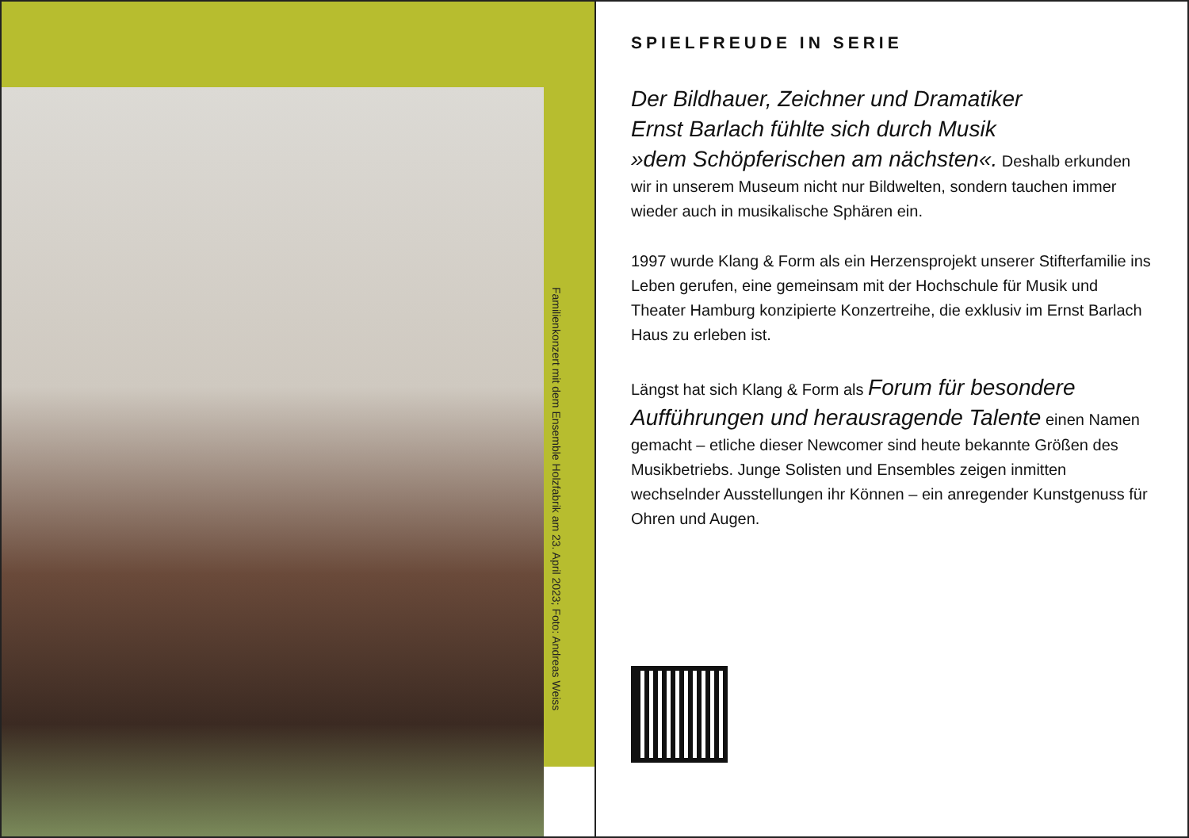Familienkonzert mit dem Ensemble Holzfabrik am 23. April 2023; Foto: Andreas Weiss
SPIELFREUDE IN SERIE
Der Bildhauer, Zeichner und Dramatiker
Ernst Barlach fühlte sich durch Musik
»dem Schöpferischen am nächsten«. Deshalb erkunden wir in unserem Museum nicht nur Bildwelten, sondern tauchen immer wieder auch in musikalische Sphären ein.
1997 wurde Klang & Form als ein Herzensprojekt unserer Stifterfamilie ins Leben gerufen, eine gemeinsam mit der Hochschule für Musik und Theater Hamburg konzipierte Konzertreihe, die exklusiv im Ernst Barlach Haus zu erleben ist.
Längst hat sich Klang & Form als Forum für besondere Aufführungen und herausragende Talente einen Namen gemacht – etliche dieser Newcomer sind heute bekannte Größen des Musikbetriebs. Junge Solisten und Ensembles zeigen inmitten wechselnder Ausstellungen ihr Können – ein anregender Kunstgenuss für Ohren und Augen.